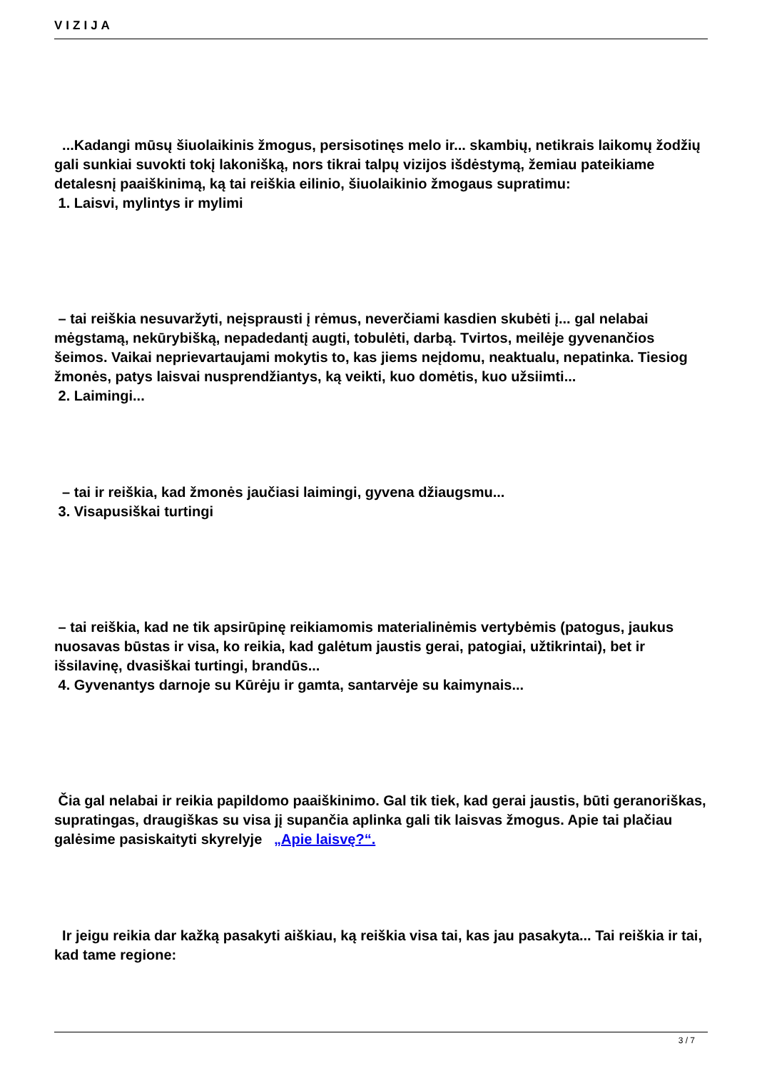VIZIJA
...Kadangi mūsų šiuolaikinis žmogus, persisotinęs melo ir... skambių, netikrais laikomų žodžių gali sunkiai suvokti tokį lakonišką, nors tikrai talpų vizijos išdėstymą, žemiau pateikiame detalesnį paaiškinimą, ką tai reiškia eilinio, šiuolaikinio žmogaus supratimu:
1. Laisvi, mylintys ir mylimi
– tai reiškia nesuvaržyti, neįsprausti į rėmus, neverčiami kasdien skubėti į... gal nelabai mėgstamą, nekūrybišką, nepadedantį augti, tobulėti, darbą. Tvirtos, meilėje gyvenančios šeimos. Vaikai neprievartaujami mokytis to, kas jiems neįdomu, neaktualu, nepatinka. Tiesiog žmonės, patys laisvai nusprendžiantys, ką veikti, kuo domėtis, kuo užsiimti...
2. Laimingi...
– tai ir reiškia, kad žmonės jaučiasi laimingi, gyvena džiaugsmu...
3. Visapusiškai turtingi
– tai reiškia, kad ne tik apsirūpinę reikiamomis materialinėmis vertybėmis (patogus, jaukus nuosavas būstas ir visa, ko reikia, kad galėtum jaustis gerai, patogiai, užtikrintai), bet ir išsilavinę, dvasiškai turtingi, brandūs...
4. Gyvenantys darnoje su Kūrėju ir gamta, santarvėje su kaimynais...
Čia gal nelabai ir reikia papildomo paaiškinimo. Gal tik tiek, kad gerai jaustis, būti geranoriškas, supratingas, draugiškas su visa jį supančia aplinka gali tik laisvas žmogus. Apie tai plačiau galėsime pasiskaityti skyrelyje „Apie laisvę?“.
Ir jeigu reikia dar kažką pasakyti aiškiau, ką reiškia visa tai, kas jau pasakyta... Tai reiškia ir tai, kad tame regione:
3 / 7